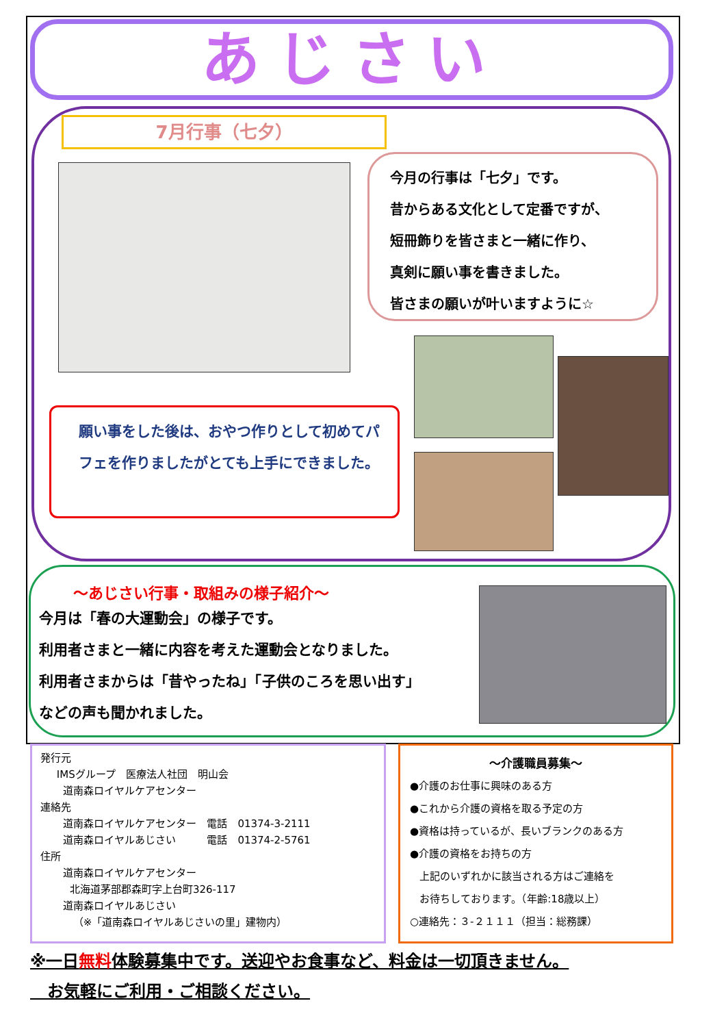あじさい
7月行事（七夕）
今月の行事は「七夕」です。
昔からある文化として定番ですが、
短冊飾りを皆さまと一緒に作り、
真剣に願い事を書きました。
皆さまの願いが叶いますように☆
願い事をした後は、おやつ作りとして初めてパフェを作りましたがとても上手にできました。
～あじさい行事・取組みの様子紹介～
今月は「春の大運動会」の様子です。
利用者さまと一緒に内容を考えた運動会となりました。
利用者さまからは「昔やったね」「子供のころを思い出す」
などの声も聞かれました。
発行元
IMSグループ　医療法人社団　明山会
道南森ロイヤルケアセンター
連絡先
道南森ロイヤルケアセンター　電話　01374-3-2111
道南森ロイヤルあじさい　　　電話　01374-2-5761
住所
道南森ロイヤルケアセンター
北海道茅部郡森町字上台町326-117
道南森ロイヤルあじさい
（※「道南森ロイヤルあじさいの里」建物内）
～介護職員募集～
●介護のお仕事に興味のある方
●これから介護の資格を取る予定の方
●資格は持っているが、長いブランクのある方
●介護の資格をお持ちの方
上記のいずれかに該当される方はご連絡を
お待ちしております。（年齢:18歳以上）
○連絡先：３-２１１１（担当：総務課）
※一日無料体験募集中です。送迎やお食事など、料金は一切頂きません。
お気軽にご利用・ご相談ください。